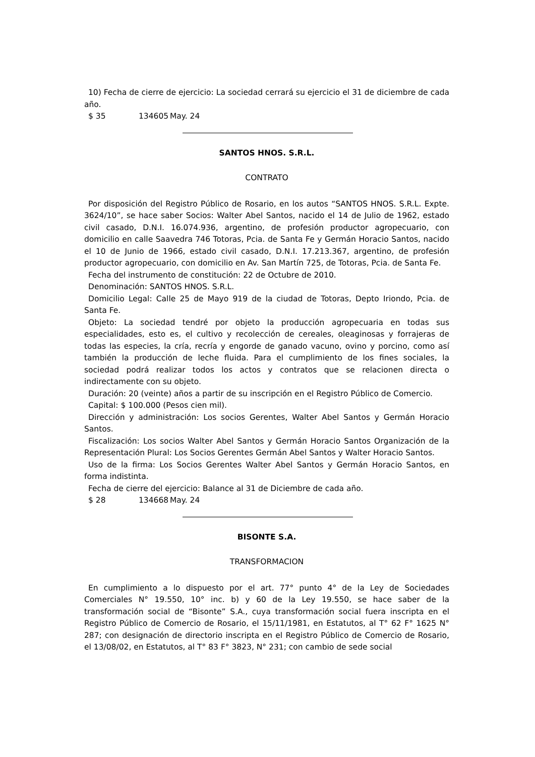10) Fecha de cierre de ejercicio: La sociedad cerrará su ejercicio el 31 de diciembre de cada año.
$ 35 134605 May. 24
SANTOS HNOS. S.R.L.
CONTRATO
Por disposición del Registro Público de Rosario, en los autos “SANTOS HNOS. S.R.L. Expte. 3624/10”, se hace saber Socios: Walter Abel Santos, nacido el 14 de Julio de 1962, estado civil casado, D.N.I. 16.074.936, argentino, de profesión productor agropecuario, con domicilio en calle Saavedra 746 Totoras, Pcia. de Santa Fe y Germán Horacio Santos, nacido el 10 de Junio de 1966, estado civil casado, D.N.I. 17.213.367, argentino, de profesión productor agropecuario, con domicilio en Av. San Martín 725, de Totoras, Pcia. de Santa Fe.
Fecha del instrumento de constitución: 22 de Octubre de 2010.
Denominación: SANTOS HNOS. S.R.L.
Domicilio Legal: Calle 25 de Mayo 919 de la ciudad de Totoras, Depto Iriondo, Pcia. de Santa Fe.
Objeto: La sociedad tendré por objeto la producción agropecuaria en todas sus especialidades, esto es, el cultivo y recolección de cereales, oleaginosas y forrajeras de todas las especies, la cría, recría y engorde de ganado vacuno, ovino y porcino, como así también la producción de leche fluida. Para el cumplimiento de los fines sociales, la sociedad podrá realizar todos los actos y contratos que se relacionen directa o indirectamente con su objeto.
Duración: 20 (veinte) años a partir de su inscripción en el Registro Público de Comercio.
Capital: $ 100.000 (Pesos cien mil).
Dirección y administración: Los socios Gerentes, Walter Abel Santos y Germán Horacio Santos.
Fiscalización: Los socios Walter Abel Santos y Germán Horacio Santos Organización de la Representación Plural: Los Socios Gerentes Germán Abel Santos y Walter Horacio Santos.
Uso de la firma: Los Socios Gerentes Walter Abel Santos y Germán Horacio Santos, en forma indistinta.
Fecha de cierre del ejercicio: Balance al 31 de Diciembre de cada año.
$ 28 134668 May. 24
BISONTE S.A.
TRANSFORMACION
En cumplimiento a lo dispuesto por el art. 77° punto 4° de la Ley de Sociedades Comerciales N° 19.550, 10° inc. b) y 60 de la Ley 19.550, se hace saber de la transformación social de “Bisonte” S.A., cuya transformación social fuera inscripta en el Registro Público de Comercio de Rosario, el 15/11/1981, en Estatutos, al T° 62 F° 1625 N° 287; con designación de directorio inscripta en el Registro Público de Comercio de Rosario, el 13/08/02, en Estatutos, al T° 83 F° 3823, N° 231; con cambio de sede social